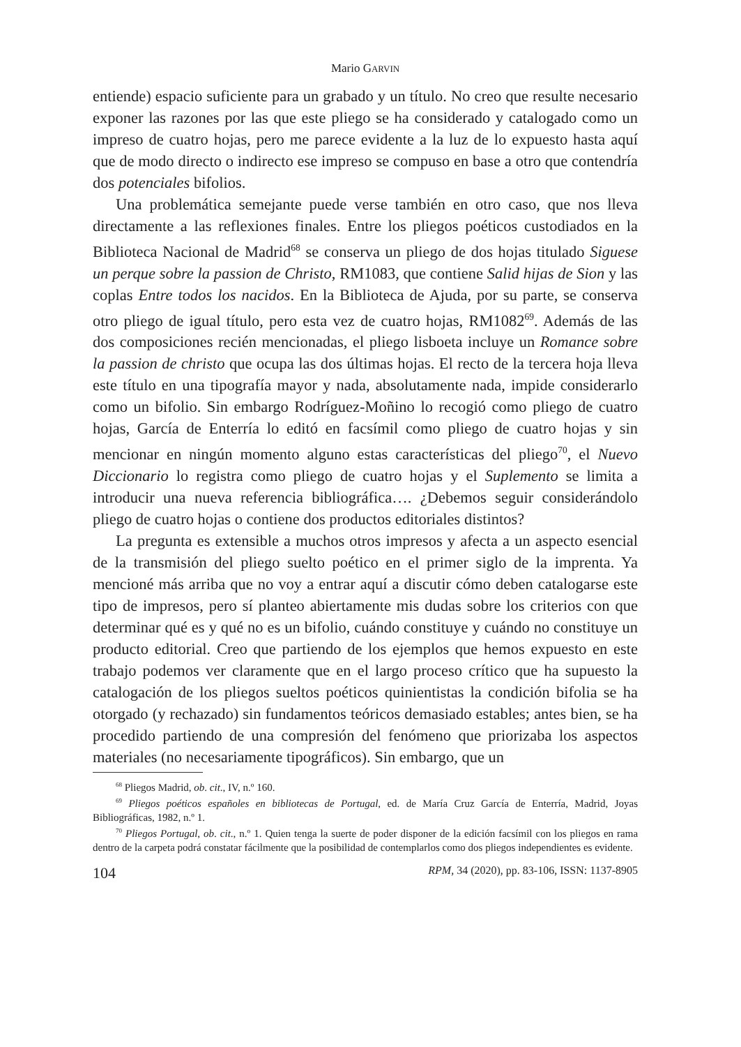Mario GARVIN
entiende) espacio suficiente para un grabado y un título. No creo que resulte necesario exponer las razones por las que este pliego se ha considerado y catalogado como un impreso de cuatro hojas, pero me parece evidente a la luz de lo expuesto hasta aquí que de modo directo o indirecto ese impreso se compuso en base a otro que contendría dos potenciales bifolios.
Una problemática semejante puede verse también en otro caso, que nos lleva directamente a las reflexiones finales. Entre los pliegos poéticos custodiados en la Biblioteca Nacional de Madrid<sup>68</sup> se conserva un pliego de dos hojas titulado Siguese un perque sobre la passion de Christo, RM1083, que contiene Salid hijas de Sion y las coplas Entre todos los nacidos. En la Biblioteca de Ajuda, por su parte, se conserva otro pliego de igual título, pero esta vez de cuatro hojas, RM1082<sup>69</sup>. Además de las dos composiciones recién mencionadas, el pliego lisboeta incluye un Romance sobre la passion de christo que ocupa las dos últimas hojas. El recto de la tercera hoja lleva este título en una tipografía mayor y nada, absolutamente nada, impide considerarlo como un bifolio. Sin embargo Rodríguez-Moñino lo recogió como pliego de cuatro hojas, García de Enterría lo editó en facsímil como pliego de cuatro hojas y sin mencionar en ningún momento alguno estas características del pliego<sup>70</sup>, el Nuevo Diccionario lo registra como pliego de cuatro hojas y el Suplemento se limita a introducir una nueva referencia bibliográfica…. ¿Debemos seguir considerándolo pliego de cuatro hojas o contiene dos productos editoriales distintos?
La pregunta es extensible a muchos otros impresos y afecta a un aspecto esencial de la transmisión del pliego suelto poético en el primer siglo de la imprenta. Ya mencioné más arriba que no voy a entrar aquí a discutir cómo deben catalogarse este tipo de impresos, pero sí planteo abiertamente mis dudas sobre los criterios con que determinar qué es y qué no es un bifolio, cuándo constituye y cuándo no constituye un producto editorial. Creo que partiendo de los ejemplos que hemos expuesto en este trabajo podemos ver claramente que en el largo proceso crítico que ha supuesto la catalogación de los pliegos sueltos poéticos quinientistas la condición bifolia se ha otorgado (y rechazado) sin fundamentos teóricos demasiado estables; antes bien, se ha procedido partiendo de una compresión del fenómeno que priorizaba los aspectos materiales (no necesariamente tipográficos). Sin embargo, que un
<sup>68</sup> Pliegos Madrid, ob. cit., IV, n.º 160.
<sup>69</sup> Pliegos poéticos españoles en bibliotecas de Portugal, ed. de María Cruz García de Enterría, Madrid, Joyas Bibliográficas, 1982, n.º 1.
<sup>70</sup> Pliegos Portugal, ob. cit., n.º 1. Quien tenga la suerte de poder disponer de la edición facsímil con los pliegos en rama dentro de la carpeta podrá constatar fácilmente que la posibilidad de contemplarlos como dos pliegos independientes es evidente.
104 RPM, 34 (2020), pp. 83-106, ISSN: 1137-8905